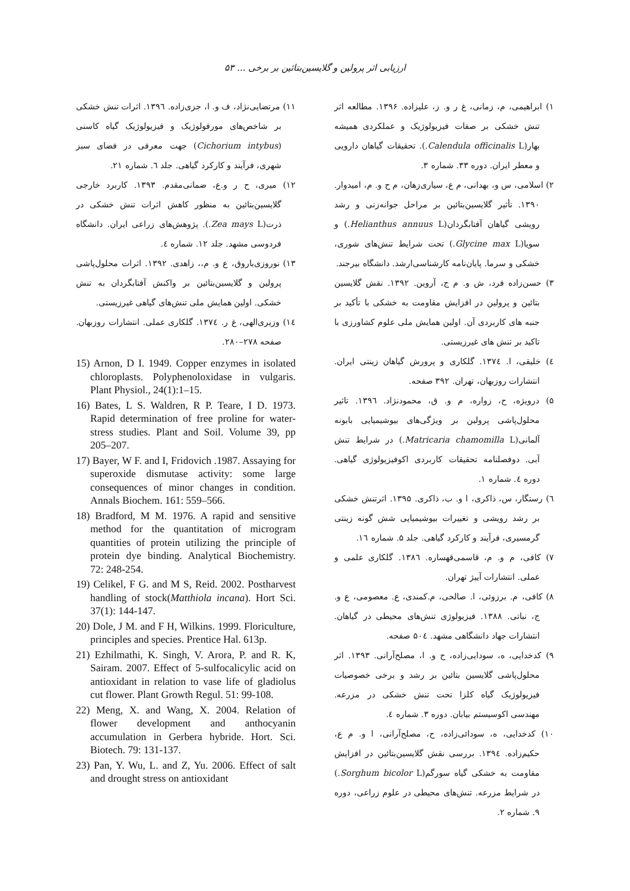ارزیابی اثر پرولین و گلایسین‌بتائین بر برخی ... ۵۳
۱) ابراهیمی، م، زمانی، غ ر و. ز، علیزاده. ۱۳۹۶. مطالعه اثر تنش خشکی بر صفات فیزیولوژیک و عملکردی همیشه بهار(Calendula officinalis L.). تحقیقات گیاهان دارویی و معطر ایران. دوره ۳۳. شماره ۳.
۲) اسلامی، س و، بهدانی، م ع، سیاری‌زهان، م ح و. م، امیدوار. ۱۳۹۰. تأثیر گلایسین‌بتائین بر مراحل جوانه‌زنی و رشد رویشی گیاهان آفتابگردان(Helianthus annuus L.) و سویا(Glycine max L.) تحت شرایط تنش‌های شوری، خشکی و سرما. پایان‌نامه کارشناسی‌ارشد. دانشگاه بیرجند.
۳) حسن‌زاده فرد، ش و. م ج، آروین. ۱۳۹۲. نقش گلایسین بتائین و پرولین در افزایش مقاومت به خشکی با تأکید بر جنبه های کاربردی آن. اولین همایش ملی علوم کشاورزی با تاکید بر تنش های غیرزیستی.
٤) خلیقی، ا. ۱۳۷٤. گلکاری و پرورش گیاهان زینتی ایران. انتشارات روزبهان، تهران. ۳۹۲ صفحه.
۵) درویژه، ح، زواره، م و. ق، محمودنژاد. ۱۳۹٦. تاثیر محلول‌پاشی پرولین بر ویژگی‌های بیوشیمیایی بابونه آلمانی(Matricaria chamomilla L.) در شرایط تنش آبی. دوفصلنامه تحقیقات کاربردی اکوفیزیولوژی گیاهی. دوره ٤. شماره ۱.
٦) رستگار، س، ذاکری، ا و. ب، ذاکری. ۱۳۹۵. اثرتنش خشکی بر رشد رویشی و تغییرات بیوشیمیایی شش گونه زینتی گرمسیری، فرآیند و کارکرد گیاهی. جلد ۵. شماره ۱٦.
۷) کافی، م و. م، قاسمی‌قهساره. ۱۳۸٦. گلکاری علمی و عملی. انتشارات آییژ تهران.
۸) کافی، م. برزوئی، ا. صالحی، م.کمندی، ع. معصومی، ع و. ج، نباتی. ۱۳۸۸. فیزیولوژی تنش‌های محیطی در گیاهان. انتشارات جهاد دانشگاهی مشهد. ۵۰٤ صفحه.
۹) کدخدایی، ه، سودایی‌زاده، ح و. ا، مصلح‌آرانی. ۱۳۹۳. اثر محلول‌پاشی گلایسین بتائین بر رشد و برخی خصوصیات فیزیولوژیک گیاه کلزا تحت تنش خشکی در مزرعه. مهندسی اکوسیستم بیابان. دوره ۳. شماره ٤.
۱۰) کدخدایی، ه، سودائی‌زاده، ح، مصلح‌آرانی، ا و. م ع، حکیم‌زاده. ۱۳۹٤. بررسی نقش گلایسین‌بتائین در افزایش مقاومت به خشکی گیاه سورگم(Sorghum bicolor L.) در شرایط مزرعه. تنش‌های محیطی در علوم زراعی، دوره ۹. شماره ۲.
۱۱) مرتضایی‌نژاد، ف و. ا، جزی‌زاده. ۱۳۹٦. اثرات تنش خشکی بر شاخص‌های مورفولوژیک و فیزیولوژیک گیاه کاسنی (Cichorium intybus) جهت معرفی در فضای سبز شهری، فرآیند و کارکرد گیاهی. جلد ٦. شماره ۲۱.
۱۲) میری، ح ر و.ع، ضمانی‌مقدم. ۱۳۹۳. کاربرد خارجی گلایسین‌بتائین به منظور کاهش اثرات تنش خشکی در ذرت(Zea mays L.). پژوهش‌های زراعی ایران. دانشگاه فردوسی مشهد. جلد ۱۲. شماره ٤.
۱۳) نوروزی‌باروق، ع و. م،، زاهدی. ۱۳۹۲. اثرات محلول‌پاشی پرولین و گلایسین‌بتائین بر واکنش آفتابگردان به تنش خشکی. اولین همایش ملی تنش‌های گیاهی غیرزیستی.
۱٤) وزیری‌الهی، غ ر. ۱۳۷٤. گلکاری عملی. انتشارات روزبهان. صفحه ۲۷۸–۲۸۰.
15) Arnon, D I. 1949. Copper enzymes in isolated chloroplasts. Polyphenoloxidase in vulgaris. Plant Physiol., 24(1):1–15.
16) Bates, L S. Waldren, R P. Teare, I D. 1973. Rapid determination of free proline for water-stress studies. Plant and Soil. Volume 39, pp 205–207.
17) Bayer, W F. and I, Fridovich .1987. Assaying for superoxide dismutase activity: some large consequences of minor changes in condition. Annals Biochem. 161: 559–566.
18) Bradford, M M. 1976. A rapid and sensitive method for the quantitation of microgram quantities of protein utilizing the principle of protein dye binding. Analytical Biochemistry. 72: 248-254.
19) Celikel, F G. and M S, Reid. 2002. Postharvest handling of stock(Matthiola incana). Hort Sci. 37(1): 144-147.
20) Dole, J M. and F H, Wilkins. 1999. Floriculture, principles and species. Prentice Hal. 613p.
21) Ezhilmathi, K. Singh, V. Arora, P. and R. K, Sairam. 2007. Effect of 5-sulfocalicylic acid on antioxidant in relation to vase life of gladiolus cut flower. Plant Growth Regul. 51: 99-108.
22) Meng, X. and Wang, X. 2004. Relation of flower development and anthocyanin accumulation in Gerbera hybride. Hort. Sci. Biotech. 79: 131-137.
23) Pan, Y. Wu, L. and Z, Yu. 2006. Effect of salt and drought stress on antioxidant